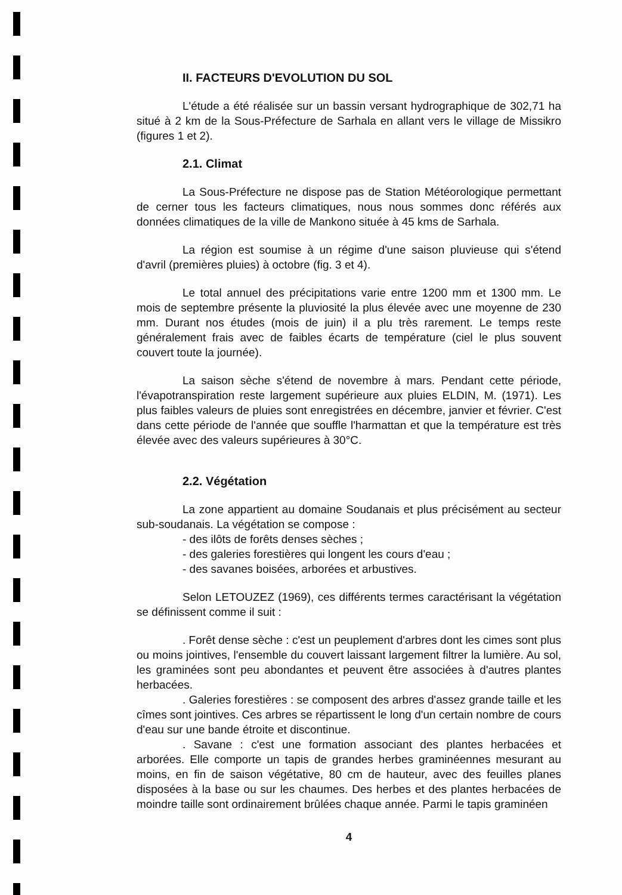II. FACTEURS D'EVOLUTION DU SOL
L'étude a été réalisée sur un bassin versant hydrographique de 302,71 ha situé à 2 km de la Sous-Préfecture de Sarhala en allant vers le village de Missikro (figures 1 et 2).
2.1. Climat
La Sous-Préfecture ne dispose pas de Station Météorologique permettant de cerner tous les facteurs climatiques, nous nous sommes donc référés aux données climatiques de la ville de Mankono située à 45 kms de Sarhala.
La région est soumise à un régime d'une saison pluvieuse qui s'étend d'avril (premières pluies) à octobre (fig. 3 et 4).
Le total annuel des précipitations varie entre 1200 mm et 1300 mm. Le mois de septembre présente la pluviosité la plus élevée avec une moyenne de 230 mm. Durant nos études (mois de juin) il a plu très rarement. Le temps reste généralement frais avec de faibles écarts de température (ciel le plus souvent couvert toute la journée).
La saison sèche s'étend de novembre à mars. Pendant cette période, l'évapotranspiration reste largement supérieure aux pluies ELDIN, M. (1971). Les plus faibles valeurs de pluies sont enregistrées en décembre, janvier et février. C'est dans cette période de l'année que souffle l'harmattan et que la température est très élevée avec des valeurs supérieures à 30°C.
2.2. Végétation
La zone appartient au domaine Soudanais et plus précisément au secteur sub-soudanais. La végétation se compose :
- des ilôts de forêts denses sèches ;
- des galeries forestières qui longent les cours d'eau ;
- des savanes boisées, arborées et arbustives.
Selon LETOUZEZ (1969), ces différents termes caractérisant la végétation se définissent comme il suit :
. Forêt dense sèche : c'est un peuplement d'arbres dont les cimes sont plus ou moins jointives, l'ensemble du couvert laissant largement filtrer la lumière. Au sol, les graminées sont peu abondantes et peuvent être associées à d'autres plantes herbacées.
. Galeries forestières : se composent des arbres d'assez grande taille et les cîmes sont jointives. Ces arbres se répartissent le long d'un certain nombre de cours d'eau sur une bande étroite et discontinue.
. Savane : c'est une formation associant des plantes herbacées et arborées. Elle comporte un tapis de grandes herbes graminéennes mesurant au moins, en fin de saison végétative, 80 cm de hauteur, avec des feuilles planes disposées à la base ou sur les chaumes. Des herbes et des plantes herbacées de moindre taille sont ordinairement brûlées chaque année. Parmi le tapis graminéen
4